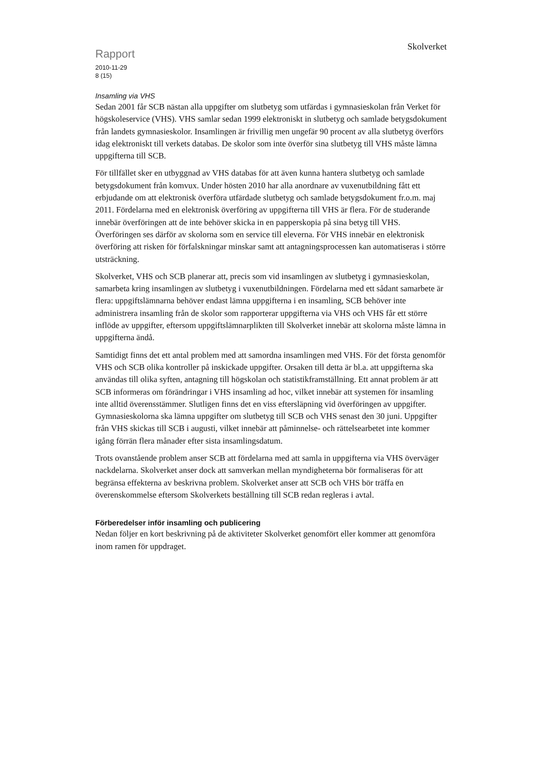Rapport
Skolverket
2010-11-29
8 (15)
Insamling via VHS
Sedan 2001 får SCB nästan alla uppgifter om slutbetyg som utfärdas i gymnasieskolan från Verket för högskoleservice (VHS). VHS samlar sedan 1999 elektroniskt in slutbetyg och samlade betygsdokument från landets gymnasieskolor. Insamlingen är frivillig men ungefär 90 procent av alla slutbetyg överförs idag elektroniskt till verkets databas. De skolor som inte överför sina slutbetyg till VHS måste lämna uppgifterna till SCB.
För tillfället sker en utbyggnad av VHS databas för att även kunna hantera slutbetyg och samlade betygsdokument från komvux. Under hösten 2010 har alla anordnare av vuxenutbildning fått ett erbjudande om att elektronisk överföra utfärdade slutbetyg och samlade betygsdokument fr.o.m. maj 2011. Fördelarna med en elektronisk överföring av uppgifterna till VHS är flera. För de studerande innebär överföringen att de inte behöver skicka in en papperskopia på sina betyg till VHS. Överföringen ses därför av skolorna som en service till eleverna. För VHS innebär en elektronisk överföring att risken för förfalskningar minskar samt att antagningsprocessen kan automatiseras i större utsträckning.
Skolverket, VHS och SCB planerar att, precis som vid insamlingen av slutbetyg i gymnasieskolan, samarbeta kring insamlingen av slutbetyg i vuxenutbildningen. Fördelarna med ett sådant samarbete är flera: uppgiftslämnarna behöver endast lämna uppgifterna i en insamling, SCB behöver inte administrera insamling från de skolor som rapporterar uppgifterna via VHS och VHS får ett större inflöde av uppgifter, eftersom uppgiftslämnarplikten till Skolverket innebär att skolorna måste lämna in uppgifterna ändå.
Samtidigt finns det ett antal problem med att samordna insamlingen med VHS. För det första genomför VHS och SCB olika kontroller på inskickade uppgifter. Orsaken till detta är bl.a. att uppgifterna ska användas till olika syften, antagning till högskolan och statistikframställning. Ett annat problem är att SCB informeras om förändringar i VHS insamling ad hoc, vilket innebär att systemen för insamling inte alltid överensstämmer. Slutligen finns det en viss eftersläpning vid överföringen av uppgifter. Gymnasieskolorna ska lämna uppgifter om slutbetyg till SCB och VHS senast den 30 juni. Uppgifter från VHS skickas till SCB i augusti, vilket innebär att påminnelse- och rättelsearbetet inte kommer igång förrän flera månader efter sista insamlingsdatum.
Trots ovanstående problem anser SCB att fördelarna med att samla in uppgifterna via VHS överväger nackdelarna. Skolverket anser dock att samverkan mellan myndigheterna bör formaliseras för att begränsa effekterna av beskrivna problem. Skolverket anser att SCB och VHS bör träffa en överenskommelse eftersom Skolverkets beställning till SCB redan regleras i avtal.
Förberedelser inför insamling och publicering
Nedan följer en kort beskrivning på de aktiviteter Skolverket genomfört eller kommer att genomföra inom ramen för uppdraget.